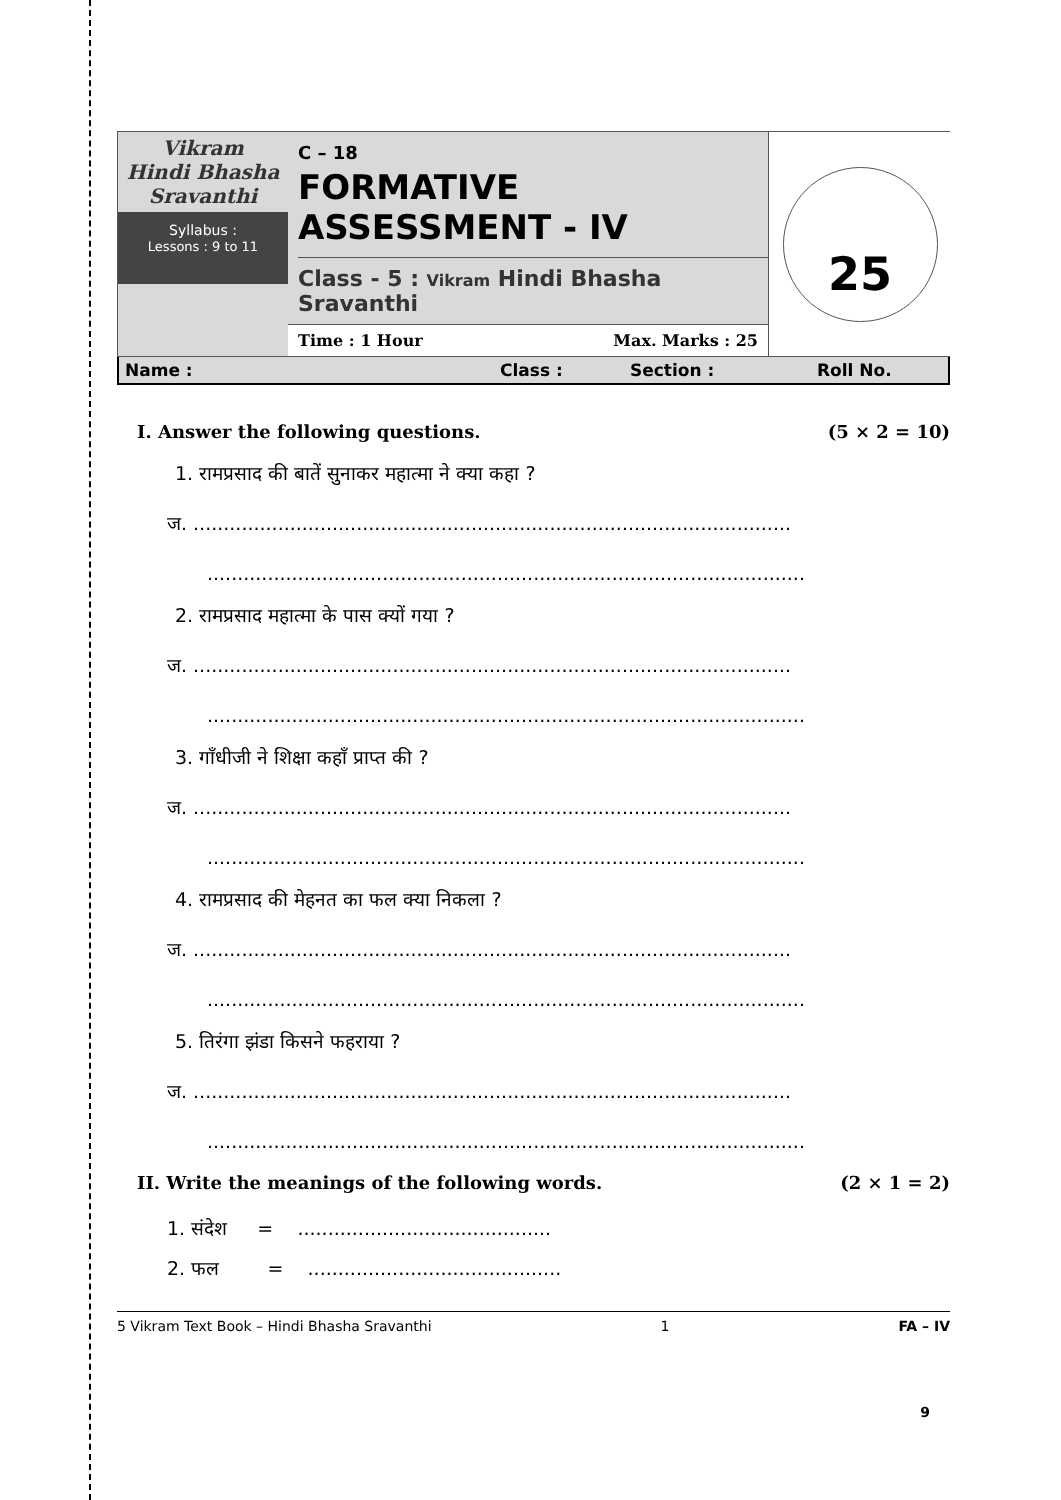Vikram
Hindi Bhasha
Sravanthi
Syllabus :
Lessons : 9 to 11
C – 18
FORMATIVE ASSESSMENT - IV
Class - 5 : Vikram Hindi Bhasha Sravanthi
Time : 1 Hour Max. Marks : 25
25
Name : Class : Section : Roll No.
I. Answer the following questions. (5 × 2 = 10)
1. रामप्रसाद की बातें सुनाकर महात्मा ने क्या कहा ?
ज. ...................................................................................................
...................................................................................................
2. रामप्रसाद महात्मा के पास क्यों गया ?
ज. ...................................................................................................
...................................................................................................
3. गाँधीजी ने शिक्षा कहाँ प्राप्त की ?
ज. ...................................................................................................
...................................................................................................
4. रामप्रसाद की मेहनत का फल क्या निकला ?
ज. ...................................................................................................
...................................................................................................
5. तिरंगा झंडा किसने फहराया ?
ज. ...................................................................................................
...................................................................................................
II. Write the meanings of the following words. (2 × 1 = 2)
1. संदेश = ..........................................
2. फल = ..........................................
5 Vikram Text Book – Hindi Bhasha Sravanthi 1 FA – IV
9